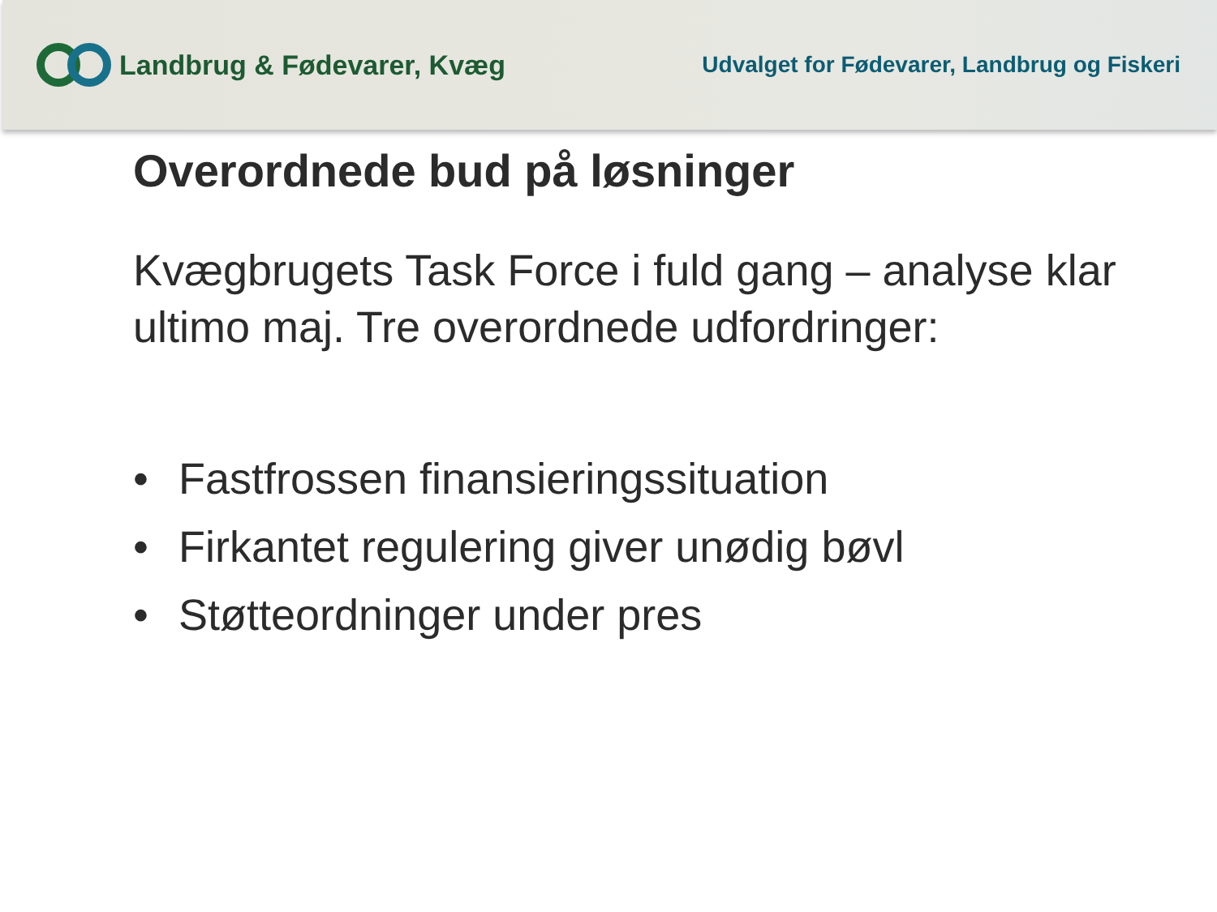Landbrug & Fødevarer, Kvæg
Udvalget for Fødevarer, Landbrug og Fiskeri
Overordnede bud på løsninger
Kvægbrugets Task Force i fuld gang – analyse klar ultimo maj. Tre overordnede udfordringer:
• Fastfrossen finansieringssituation
• Firkantet regulering giver unødig bøvl
• Støtteordninger under pres